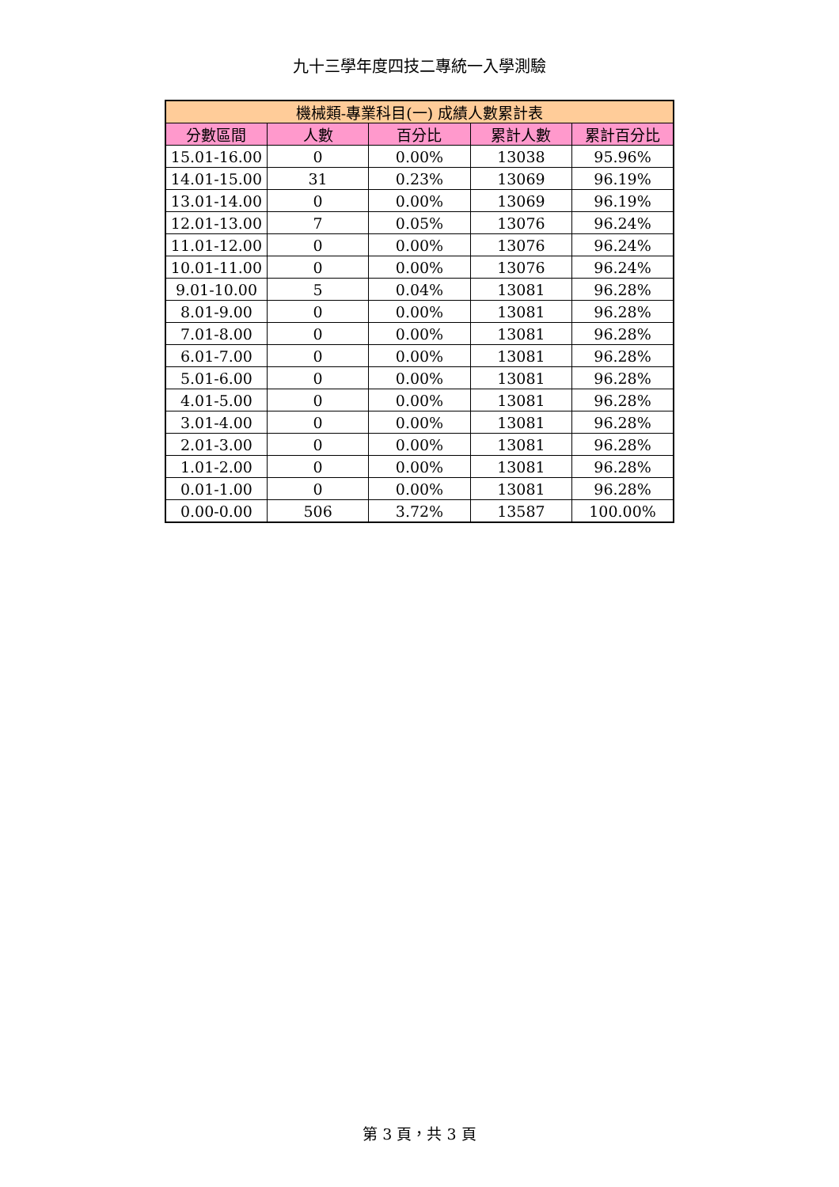九十三學年度四技二專統一入學測驗
| 機械類-專業科目(一) 成績人數累計表 | | | | |
| --- | --- | --- | --- | --- |
| 分數區間 | 人數 | 百分比 | 累計人數 | 累計百分比 |
| 15.01-16.00 | 0 | 0.00% | 13038 | 95.96% |
| 14.01-15.00 | 31 | 0.23% | 13069 | 96.19% |
| 13.01-14.00 | 0 | 0.00% | 13069 | 96.19% |
| 12.01-13.00 | 7 | 0.05% | 13076 | 96.24% |
| 11.01-12.00 | 0 | 0.00% | 13076 | 96.24% |
| 10.01-11.00 | 0 | 0.00% | 13076 | 96.24% |
| 9.01-10.00 | 5 | 0.04% | 13081 | 96.28% |
| 8.01-9.00 | 0 | 0.00% | 13081 | 96.28% |
| 7.01-8.00 | 0 | 0.00% | 13081 | 96.28% |
| 6.01-7.00 | 0 | 0.00% | 13081 | 96.28% |
| 5.01-6.00 | 0 | 0.00% | 13081 | 96.28% |
| 4.01-5.00 | 0 | 0.00% | 13081 | 96.28% |
| 3.01-4.00 | 0 | 0.00% | 13081 | 96.28% |
| 2.01-3.00 | 0 | 0.00% | 13081 | 96.28% |
| 1.01-2.00 | 0 | 0.00% | 13081 | 96.28% |
| 0.01-1.00 | 0 | 0.00% | 13081 | 96.28% |
| 0.00-0.00 | 506 | 3.72% | 13587 | 100.00% |
第 3 頁，共 3 頁